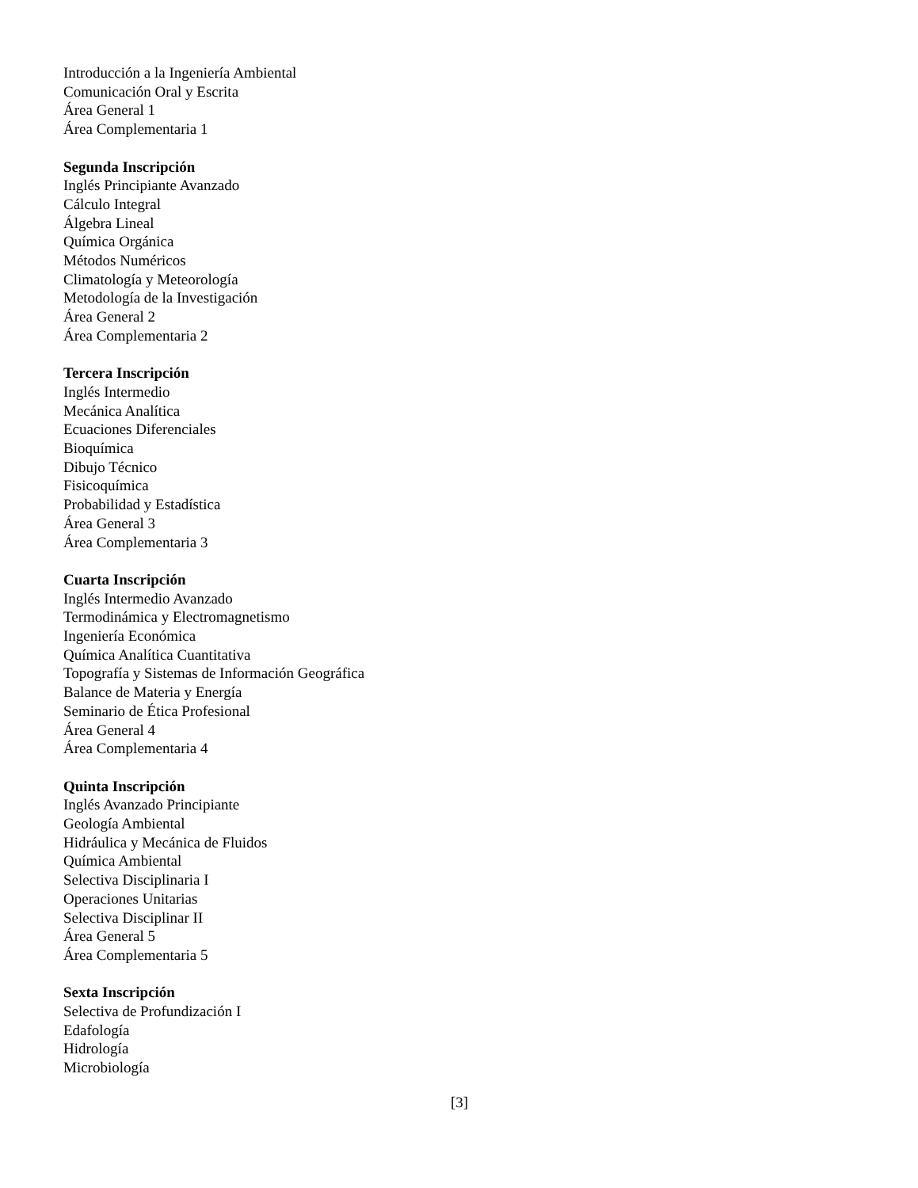Introducción a la Ingeniería Ambiental
Comunicación Oral y Escrita
Área General 1
Área Complementaria 1
Segunda Inscripción
Inglés Principiante Avanzado
Cálculo Integral
Álgebra Lineal
Química Orgánica
Métodos Numéricos
Climatología y Meteorología
Metodología de la Investigación
Área General 2
Área Complementaria 2
Tercera Inscripción
Inglés Intermedio
Mecánica Analítica
Ecuaciones Diferenciales
Bioquímica
Dibujo Técnico
Fisicoquímica
Probabilidad y Estadística
Área General 3
Área Complementaria 3
Cuarta Inscripción
Inglés Intermedio Avanzado
Termodinámica y Electromagnetismo
Ingeniería Económica
Química Analítica Cuantitativa
Topografía y Sistemas de Información Geográfica
Balance de Materia y Energía
Seminario de Ética Profesional
Área General 4
Área Complementaria 4
Quinta Inscripción
Inglés Avanzado Principiante
Geología Ambiental
Hidráulica y Mecánica de Fluidos
Química Ambiental
Selectiva Disciplinaria I
Operaciones Unitarias
Selectiva Disciplinar II
Área General 5
Área Complementaria 5
Sexta Inscripción
Selectiva de Profundización I
Edafología
Hidrología
Microbiología
[3]